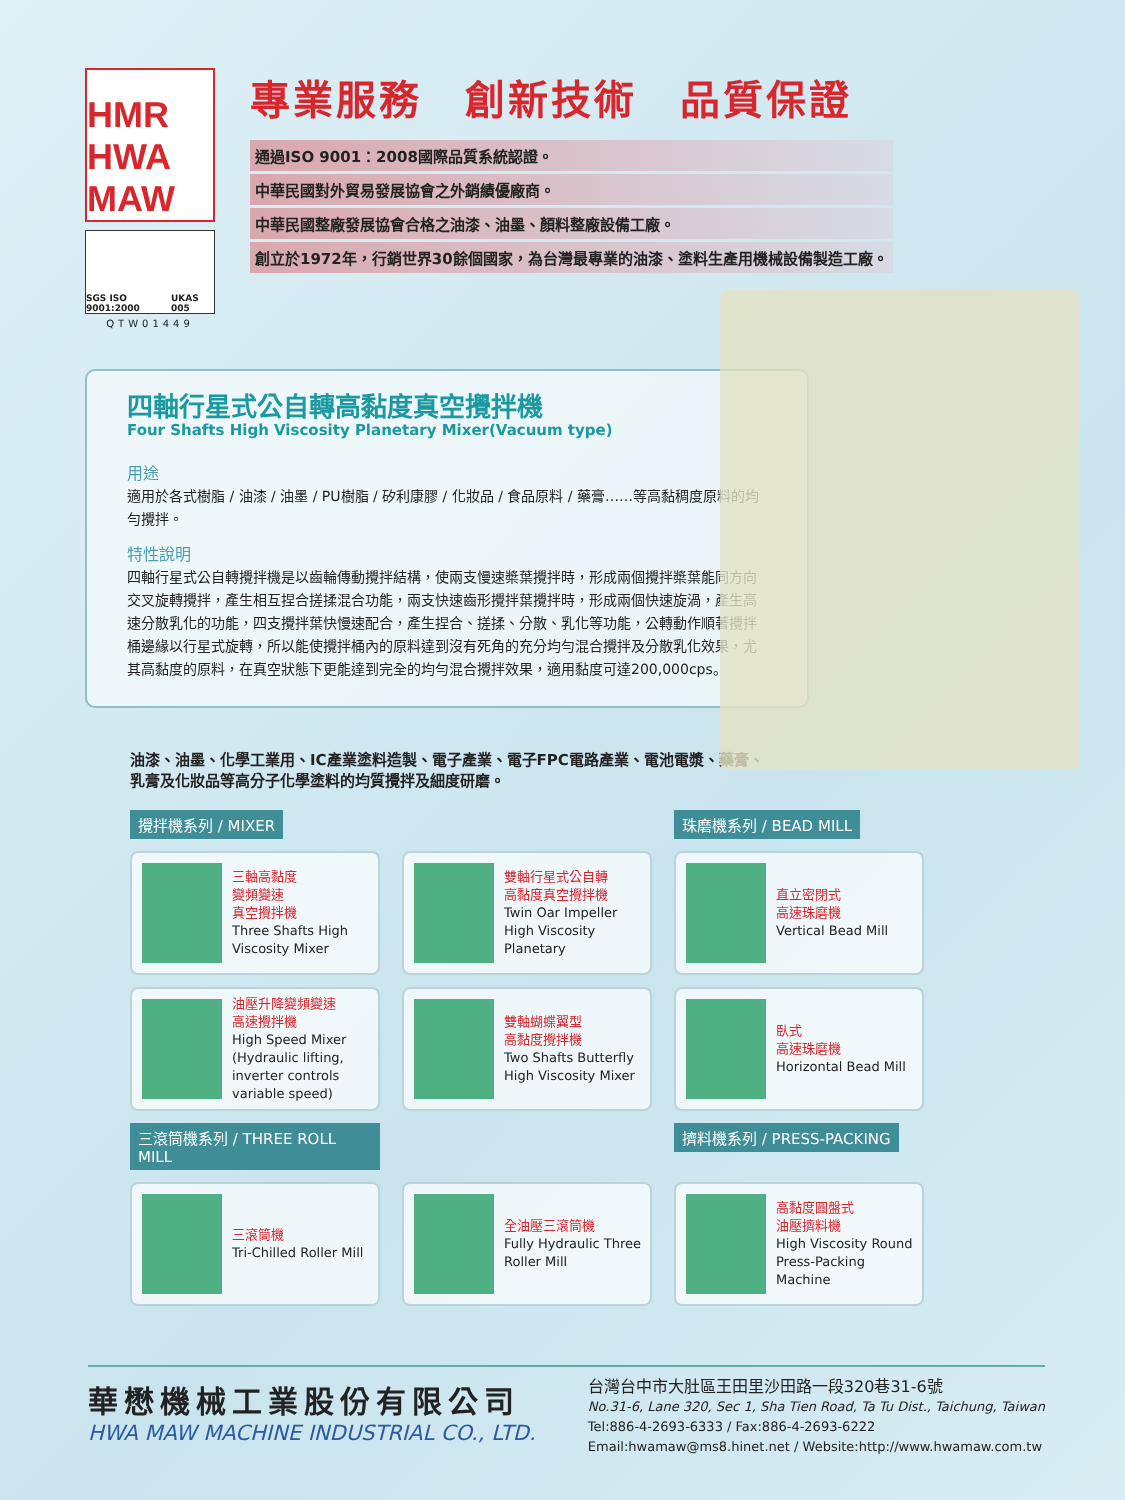HMR
HWA MAW
SGS ISO 9001:2000 UKAS 005
QTW01449
專業服務　創新技術　品質保證
通過ISO 9001：2008國際品質系統認證。
中華民國對外貿易發展協會之外銷績優廠商。
中華民國整廠發展協會合格之油漆、油墨、顏料整廠設備工廠。
創立於1972年，行銷世界30餘個國家，為台灣最專業的油漆、塗料生產用機械設備製造工廠。
四軸行星式公自轉高黏度真空攪拌機
Four Shafts High Viscosity Planetary Mixer(Vacuum type)
用途
適用於各式樹脂 / 油漆 / 油墨 / PU樹脂 / 矽利康膠 / 化妝品 / 食品原料 / 藥膏……等高黏稠度原料的均勻攪拌。
特性說明
四軸行星式公自轉攪拌機是以齒輪傳動攪拌結構，使兩支慢速槳葉攪拌時，形成兩個攪拌槳葉能同方向交叉旋轉攪拌，產生相互捏合搓揉混合功能，兩支快速齒形攪拌葉攪拌時，形成兩個快速旋渦，產生高速分散乳化的功能，四支攪拌葉快慢速配合，產生捏合、搓揉、分散、乳化等功能，公轉動作順著攪拌桶邊緣以行星式旋轉，所以能使攪拌桶內的原料達到沒有死角的充分均勻混合攪拌及分散乳化效果，尤其高黏度的原料，在真空狀態下更能達到完全的均勻混合攪拌效果，適用黏度可達200,000cps。
油漆、油墨、化學工業用、IC產業塗料造製、電子產業、電子FPC電路產業、電池電漿、藥膏、乳膏及化妝品等高分子化學塗料的均質攪拌及細度研磨。
攪拌機系列 / MIXER
珠磨機系列 / BEAD MILL
三軸高黏度
變頻變速
真空攪拌機
Three Shafts High Viscosity Mixer
雙軸行星式公自轉
高黏度真空攪拌機
Twin Oar Impeller High Viscosity Planetary
直立密閉式
高速珠磨機
Vertical Bead Mill
油壓升降變頻變速
高速攪拌機
High Speed Mixer (Hydraulic lifting, inverter controls variable speed)
雙軸蝴蝶翼型
高黏度攪拌機
Two Shafts Butterfly High Viscosity Mixer
臥式
高速珠磨機
Horizontal Bead Mill
三滾筒機系列 / THREE ROLL MILL
擠料機系列 / PRESS-PACKING
三滾筒機
Tri-Chilled Roller Mill
全油壓三滾筒機
Fully Hydraulic Three Roller Mill
高黏度圓盤式
油壓擠料機
High Viscosity Round Press-Packing Machine
華懋機械工業股份有限公司
HWA MAW MACHINE INDUSTRIAL CO., LTD.
台灣台中市大肚區王田里沙田路一段320巷31-6號
No.31-6, Lane 320, Sec 1, Sha Tien Road, Ta Tu Dist., Taichung, Taiwan
Tel:886-4-2693-6333 / Fax:886-4-2693-6222
Email:hwamaw@ms8.hinet.net / Website:http://www.hwamaw.com.tw